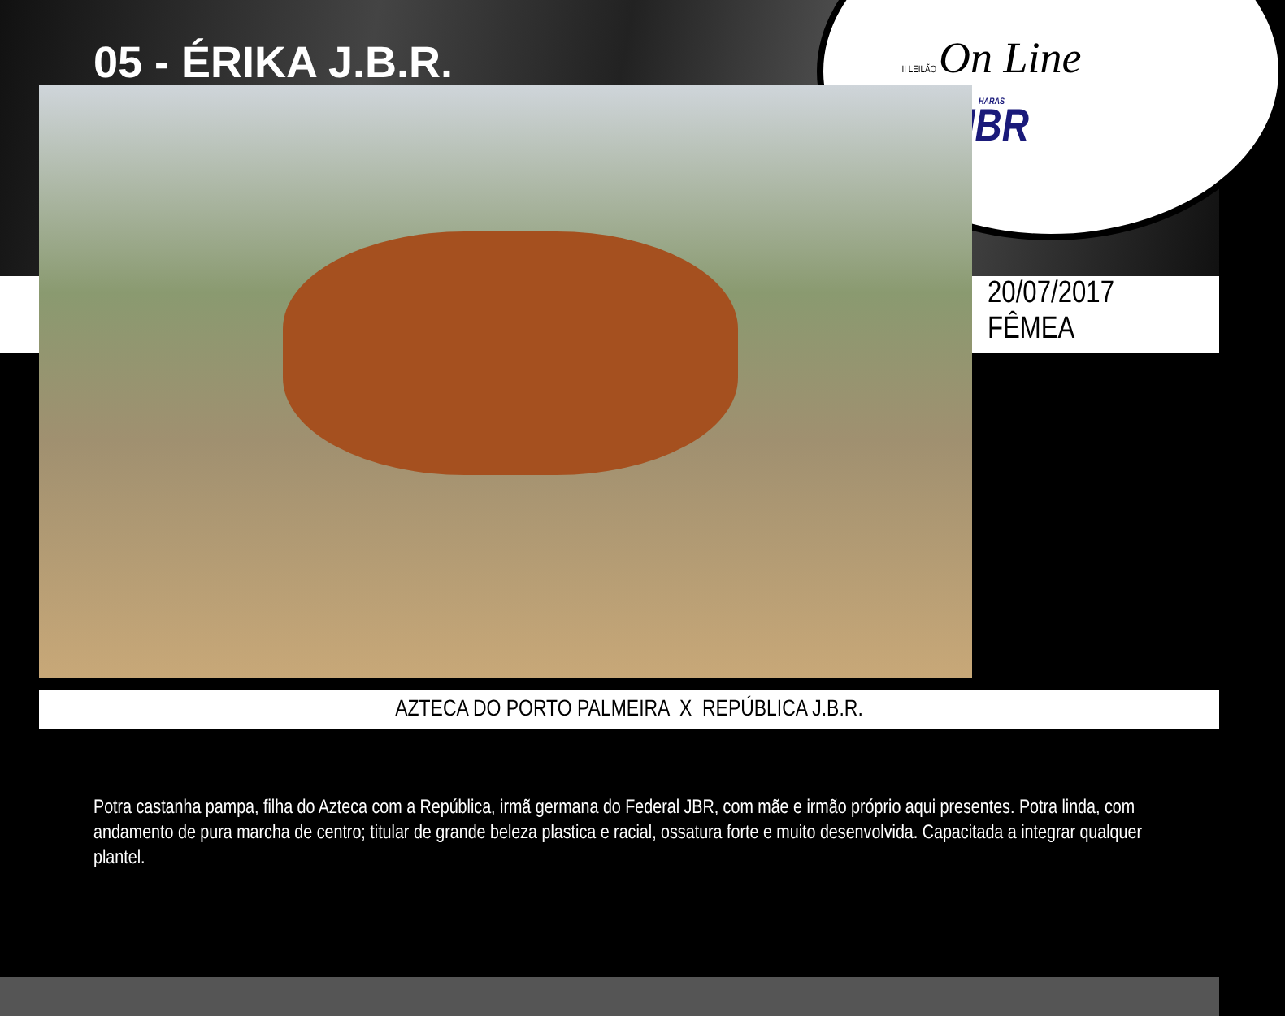05 - ÉRIKA J.B.R.
II LEILÃO On Line
HARAS
JBR
20/07/2017
FÊMEA
AZTECA DO PORTO PALMEIRA X REPÚBLICA J.B.R.
Potra castanha pampa, filha do Azteca com a República, irmã germana do Federal JBR, com mãe e irmão próprio aqui presentes. Potra linda, com andamento de pura marcha de centro; titular de grande beleza plastica e racial, ossatura forte e muito desenvolvida. Capacitada a integrar qualquer plantel.